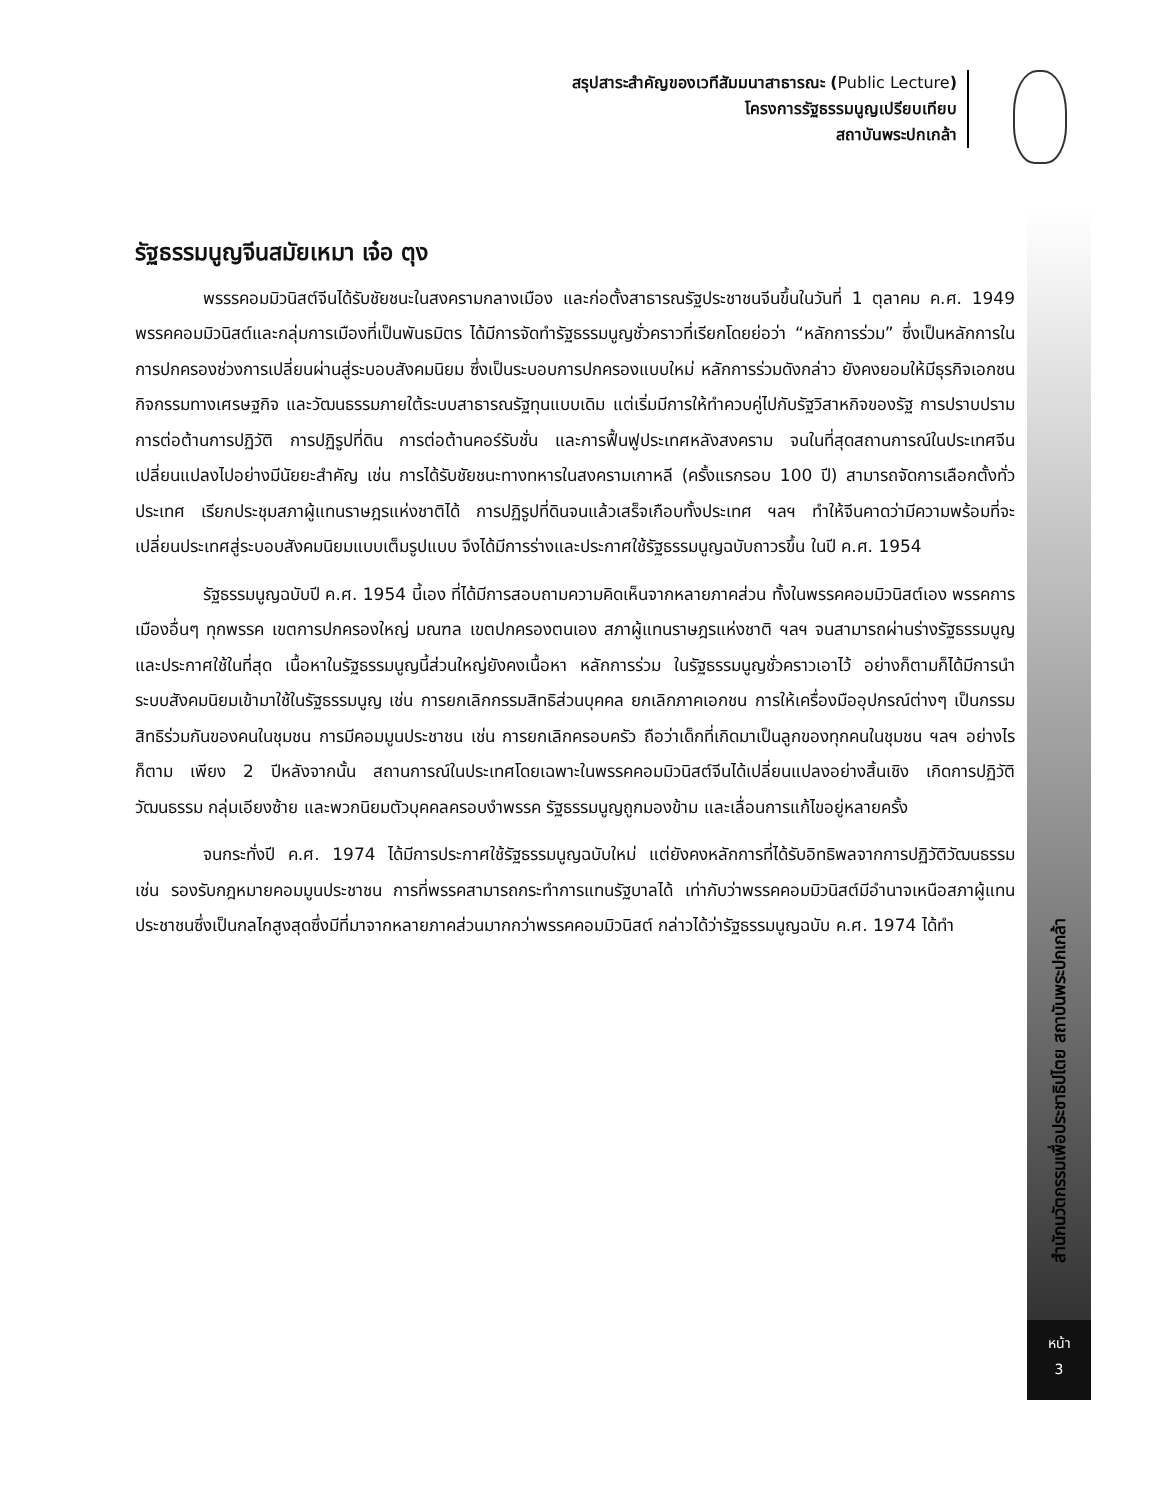สรุปสาระสำคัญของเวทีสัมมนาสาธารณะ (Public Lecture)
โครงการรัฐธรรมนูญเปรียบเทียบ
สถาบันพระปกเกล้า
สำนักนวัตกรรมเพื่อประชาธิปไตย สถาบันพระปกเกล้า
หน้า
3
รัฐธรรมนูญจีนสมัยเหมา เจ๋อ ตุง
พรรรคอมมิวนิสต์จีนได้รับชัยชนะในสงครามกลางเมือง และก่อตั้งสาธารณรัฐประชาชนจีนขึ้นในวันที่ 1 ตุลาคม ค.ศ. 1949 พรรคคอมมิวนิสต์และกลุ่มการเมืองที่เป็นพันธมิตร ได้มีการจัดทำรัฐธรรมนูญชั่วคราวที่เรียกโดยย่อว่า “หลักการร่วม” ซึ่งเป็นหลักการในการปกครองช่วงการเปลี่ยนผ่านสู่ระบอบสังคมนิยม ซึ่งเป็นระบอบการปกครองแบบใหม่ หลักการร่วมดังกล่าว ยังคงยอมให้มีธุรกิจเอกชน กิจกรรมทางเศรษฐกิจ และวัฒนธรรมภายใต้ระบบสาธารณรัฐทุนแบบเดิม แต่เริ่มมีการให้ทำควบคู่ไปกับรัฐวิสาหกิจของรัฐ การปราบปรามการต่อต้านการปฏิวัติ การปฏิรูปที่ดิน การต่อต้านคอร์รับชั่น และการฟื้นฟูประเทศหลังสงคราม จนในที่สุดสถานการณ์ในประเทศจีนเปลี่ยนแปลงไปอย่างมีนัยยะสำคัญ เช่น การได้รับชัยชนะทางทหารในสงครามเกาหลี (ครั้งแรกรอบ 100 ปี) สามารถจัดการเลือกตั้งทั่วประเทศ เรียกประชุมสภาผู้แทนราษฎรแห่งชาติได้ การปฏิรูปที่ดินจนแล้วเสร็จเกือบทั้งประเทศ ฯลฯ ทำให้จีนคาดว่ามีความพร้อมที่จะเปลี่ยนประเทศสู่ระบอบสังคมนิยมแบบเต็มรูปแบบ จึงได้มีการร่างและประกาศใช้รัฐธรรมนูญฉบับถาวรขึ้น ในปี ค.ศ. 1954
รัฐธรรมนูญฉบับปี ค.ศ. 1954 นี้เอง ที่ได้มีการสอบถามความคิดเห็นจากหลายภาคส่วน ทั้งในพรรคคอมมิวนิสต์เอง พรรคการเมืองอื่นๆ ทุกพรรค เขตการปกครองใหญ่ มณฑล เขตปกครองตนเอง สภาผู้แทนราษฎรแห่งชาติ ฯลฯ จนสามารถผ่านร่างรัฐธรรมนูญและประกาศใช้ในที่สุด เนื้อหาในรัฐธรรมนูญนี้ส่วนใหญ่ยังคงเนื้อหา หลักการร่วม ในรัฐธรรมนูญชั่วคราวเอาไว้ อย่างก็ตามก็ได้มีการนำระบบสังคมนิยมเข้ามาใช้ในรัฐธรรมนูญ เช่น การยกเลิกกรรมสิทธิส่วนบุคคล ยกเลิกภาคเอกชน การให้เครื่องมืออุปกรณ์ต่างๆ เป็นกรรมสิทธิร่วมกันของคนในชุมชน การมีคอมมูนประชาชน เช่น การยกเลิกครอบครัว ถือว่าเด็กที่เกิดมาเป็นลูกของทุกคนในชุมชน ฯลฯ อย่างไรก็ตาม เพียง 2 ปีหลังจากนั้น สถานการณ์ในประเทศโดยเฉพาะในพรรคคอมมิวนิสต์จีนได้เปลี่ยนแปลงอย่างสิ้นเชิง เกิดการปฏิวัติวัฒนธรรม กลุ่มเอียงซ้าย และพวกนิยมตัวบุคคลครอบงำพรรค รัฐธรรมนูญถูกมองข้าม และเลื่อนการแก้ไขอยู่หลายครั้ง
จนกระทั่งปี ค.ศ. 1974 ได้มีการประกาศใช้รัฐธรรมนูญฉบับใหม่ แต่ยังคงหลักการที่ได้รับอิทธิพลจากการปฏิวัติวัฒนธรรม เช่น รองรับกฎหมายคอมมูนประชาชน การที่พรรคสามารถกระทำการแทนรัฐบาลได้ เท่ากับว่าพรรคคอมมิวนิสต์มีอำนาจเหนือสภาผู้แทนประชาชนซึ่งเป็นกลไกสูงสุดซึ่งมีที่มาจากหลายภาคส่วนมากกว่าพรรคคอมมิวนิสต์ กล่าวได้ว่ารัฐธรรมนูญฉบับ ค.ศ. 1974 ได้ทำ